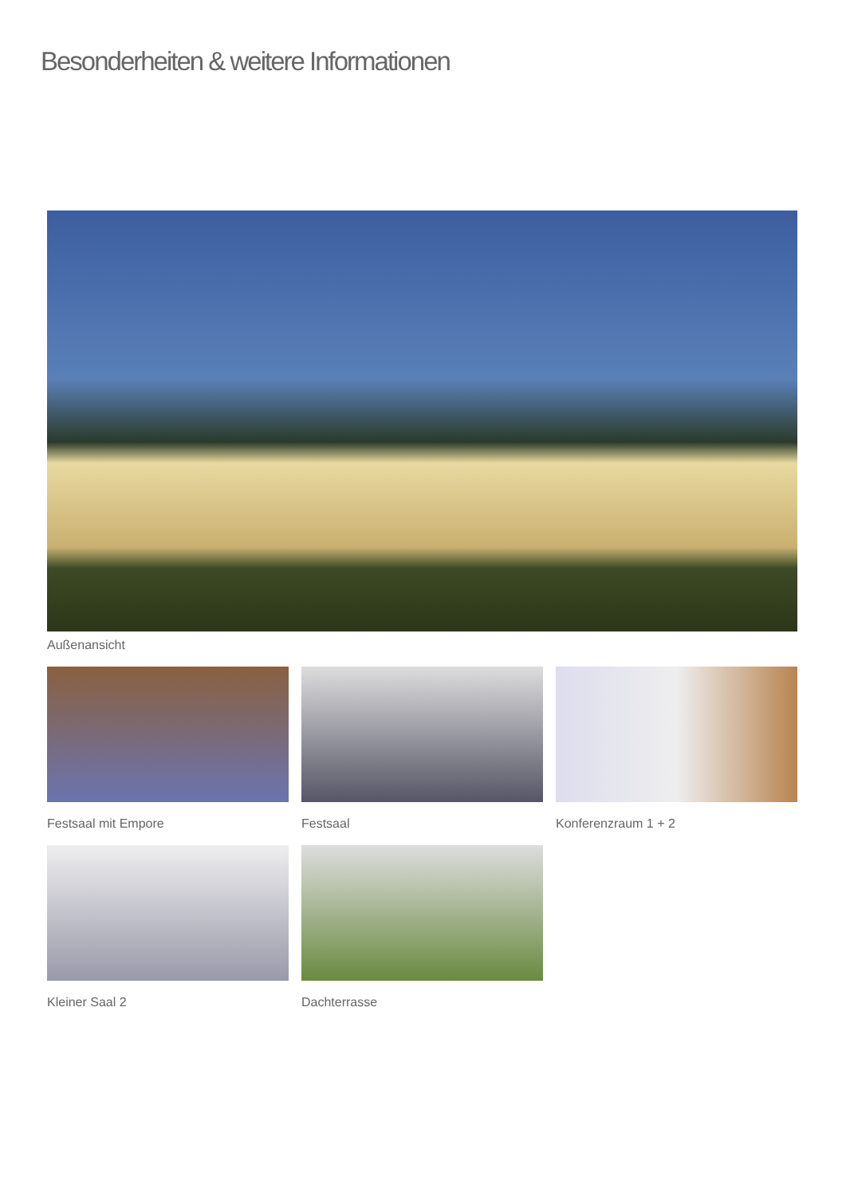Besonderheiten & weitere Informationen
Außenansicht
Festsaal mit Empore
Festsaal
Konferenzraum 1 + 2
Kleiner Saal 2
Dachterrasse